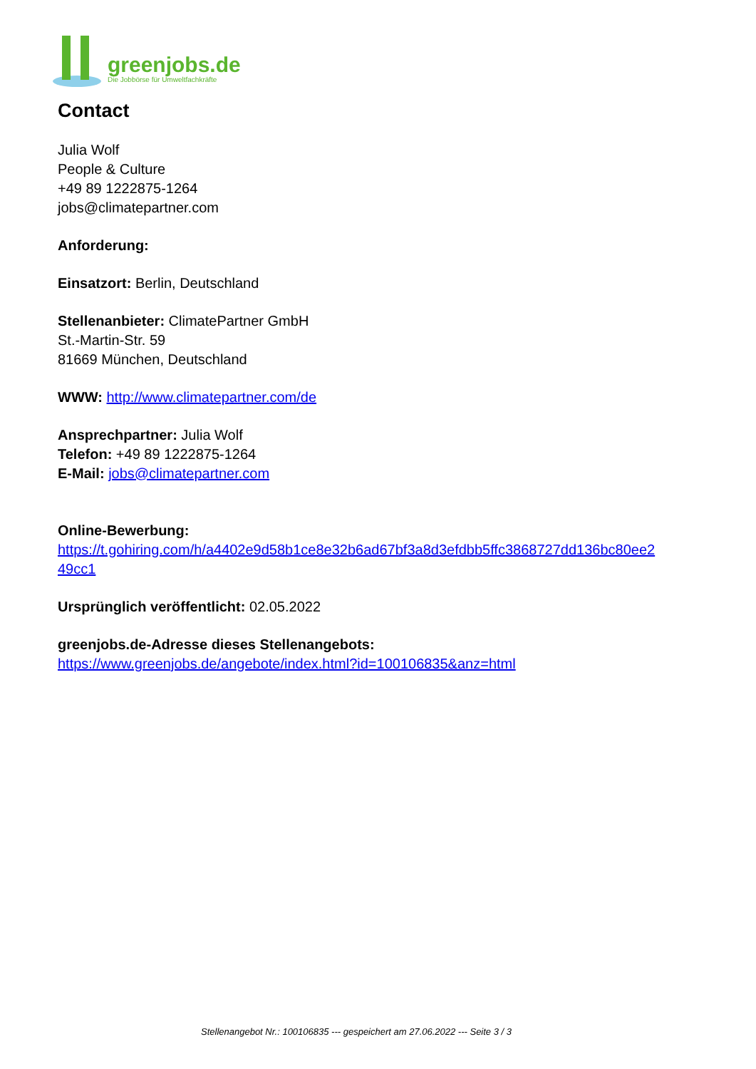greenjobs.de
Die Jobbörse für Umweltfachkräfte
Contact
Julia Wolf
People & Culture
+49 89 1222875-1264
jobs@climatepartner.com
Anforderung:
Einsatzort: Berlin, Deutschland
Stellenanbieter: ClimatePartner GmbH
St.-Martin-Str. 59
81669 München, Deutschland
WWW: http://www.climatepartner.com/de
Ansprechpartner: Julia Wolf
Telefon: +49 89 1222875-1264
E-Mail: jobs@climatepartner.com
Online-Bewerbung:
https://t.gohiring.com/h/a4402e9d58b1ce8e32b6ad67bf3a8d3efdbb5ffc3868727dd136bc80ee2
49cc1
Ursprünglich veröffentlicht: 02.05.2022
greenjobs.de-Adresse dieses Stellenangebots:
https://www.greenjobs.de/angebote/index.html?id=100106835&anz=html
Stellenangebot Nr.: 100106835 --- gespeichert am 27.06.2022 --- Seite 3 / 3